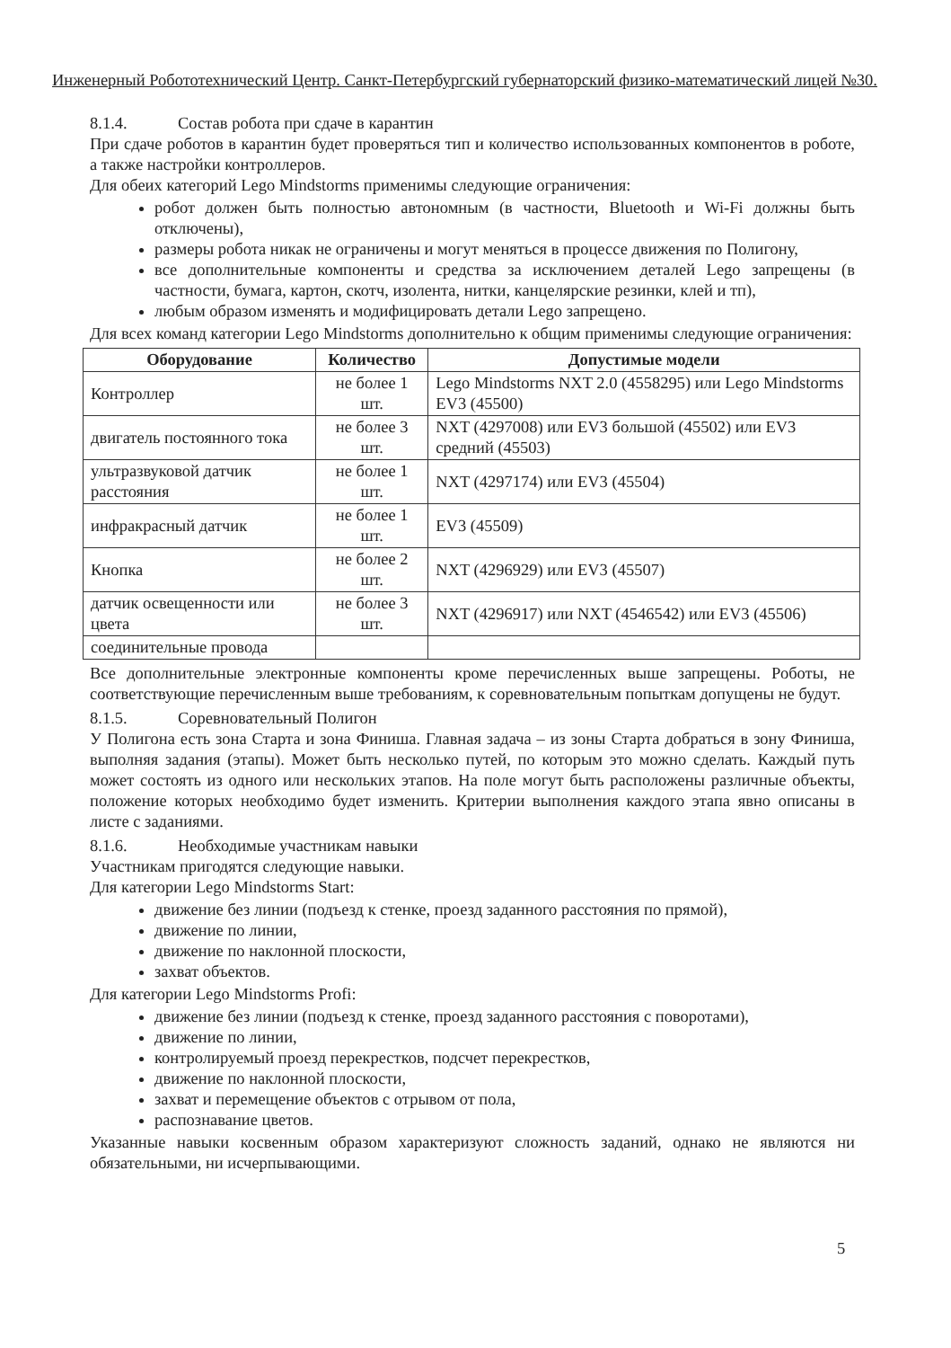Инженерный Робототехнический Центр. Санкт-Петербургский губернаторский физико-математический лицей №30.
8.1.4. Состав робота при сдаче в карантин
При сдаче роботов в карантин будет проверяться тип и количество использованных компонентов в роботе, а также настройки контроллеров.
Для обеих категорий Lego Mindstorms применимы следующие ограничения:
робот должен быть полностью автономным (в частности, Bluetooth и Wi-Fi должны быть отключены),
размеры робота никак не ограничены и могут меняться в процессе движения по Полигону,
все дополнительные компоненты и средства за исключением деталей Lego запрещены (в частности, бумага, картон, скотч, изолента, нитки, канцелярские резинки, клей и тп),
любым образом изменять и модифицировать детали Lego запрещено.
Для всех команд категории Lego Mindstorms дополнительно к общим применимы следующие ограничения:
| Оборудование | Количество | Допустимые модели |
| --- | --- | --- |
| Контроллер | не более 1 шт. | Lego Mindstorms NXT 2.0 (4558295) или Lego Mindstorms EV3 (45500) |
| двигатель постоянного тока | не более 3 шт. | NXT (4297008) или EV3 большой (45502) или EV3 средний (45503) |
| ультразвуковой датчик расстояния | не более 1 шт. | NXT (4297174) или EV3 (45504) |
| инфракрасный датчик | не более 1 шт. | EV3 (45509) |
| Кнопка | не более 2 шт. | NXT (4296929) или EV3 (45507) |
| датчик освещенности или цвета | не более 3 шт. | NXT (4296917) или NXT (4546542) или EV3 (45506) |
| соединительные провода | | |
Все дополнительные электронные компоненты кроме перечисленных выше запрещены. Роботы, не соответствующие перечисленным выше требованиям, к соревновательным попыткам допущены не будут.
8.1.5. Соревновательный Полигон
У Полигона есть зона Старта и зона Финиша. Главная задача – из зоны Старта добраться в зону Финиша, выполняя задания (этапы). Может быть несколько путей, по которым это можно сделать. Каждый путь может состоять из одного или нескольких этапов. На поле могут быть расположены различные объекты, положение которых необходимо будет изменить. Критерии выполнения каждого этапа явно описаны в листе с заданиями.
8.1.6. Необходимые участникам навыки
Участникам пригодятся следующие навыки.
Для категории Lego Mindstorms Start:
движение без линии (подъезд к стенке, проезд заданного расстояния по прямой),
движение по линии,
движение по наклонной плоскости,
захват объектов.
Для категории Lego Mindstorms Profi:
движение без линии (подъезд к стенке, проезд заданного расстояния с поворотами),
движение по линии,
контролируемый проезд перекрестков, подсчет перекрестков,
движение по наклонной плоскости,
захват и перемещение объектов с отрывом от пола,
распознавание цветов.
Указанные навыки косвенным образом характеризуют сложность заданий, однако не являются ни обязательными, ни исчерпывающими.
5